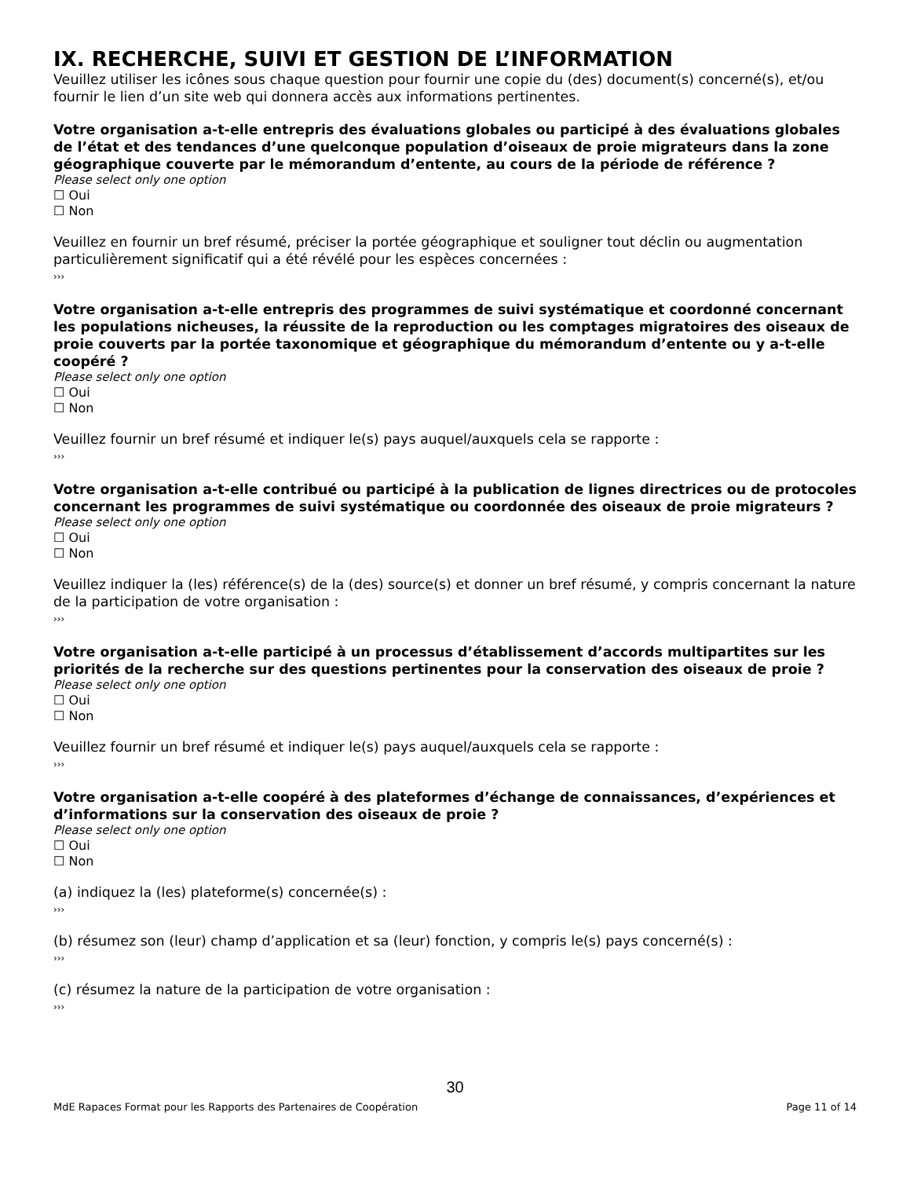IX. RECHERCHE, SUIVI ET GESTION DE L’INFORMATION
Veuillez utiliser les icônes sous chaque question pour fournir une copie du (des) document(s) concerné(s), et/ou fournir le lien d’un site web qui donnera accès aux informations pertinentes.
Votre organisation a-t-elle entrepris des évaluations globales ou participé à des évaluations globales de l’état et des tendances d’une quelconque population d’oiseaux de proie migrateurs dans la zone géographique couverte par le mémorandum d’entente, au cours de la période de référence ?
Please select only one option
☐ Oui
☐ Non
Veuillez en fournir un bref résumé, préciser la portée géographique et souligner tout déclin ou augmentation particulièrement significatif qui a été révélé pour les espèces concernées :
›››
Votre organisation a-t-elle entrepris des programmes de suivi systématique et coordonné concernant les populations nicheuses, la réussite de la reproduction ou les comptages migratoires des oiseaux de proie couverts par la portée taxonomique et géographique du mémorandum d’entente ou y a-t-elle coopéré ?
Please select only one option
☐ Oui
☐ Non
Veuillez fournir un bref résumé et indiquer le(s) pays auquel/auxquels cela se rapporte :
›››
Votre organisation a-t-elle contribué ou participé à la publication de lignes directrices ou de protocoles concernant les programmes de suivi systématique ou coordonnée des oiseaux de proie migrateurs ?
Please select only one option
☐ Oui
☐ Non
Veuillez indiquer la (les) référence(s) de la (des) source(s) et donner un bref résumé, y compris concernant la nature de la participation de votre organisation :
›››
Votre organisation a-t-elle participé à un processus d’établissement d’accords multipartites sur les priorités de la recherche sur des questions pertinentes pour la conservation des oiseaux de proie ?
Please select only one option
☐ Oui
☐ Non
Veuillez fournir un bref résumé et indiquer le(s) pays auquel/auxquels cela se rapporte :
›››
Votre organisation a-t-elle coopéré à des plateformes d’échange de connaissances, d’expériences et d’informations sur la conservation des oiseaux de proie ?
Please select only one option
☐ Oui
☐ Non
(a) indiquez la (les) plateforme(s) concernée(s) :
›››
(b) résumez son (leur) champ d’application et sa (leur) fonction, y compris le(s) pays concerné(s) :
›››
(c) résumez la nature de la participation de votre organisation :
›››
30
MdE Rapaces Format pour les Rapports des Partenaires de Coopération Page 11 of 14